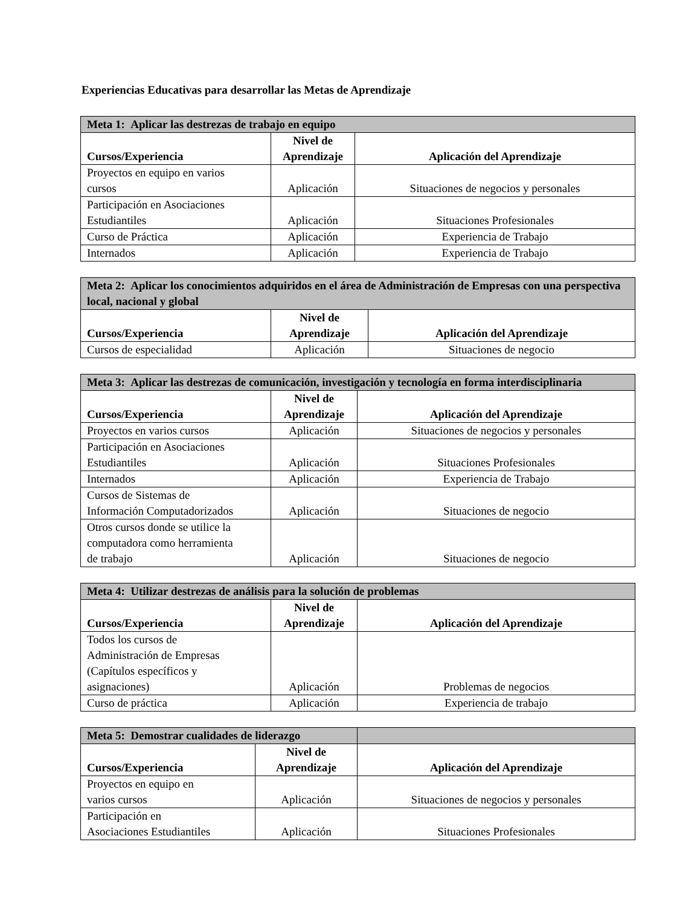Experiencias Educativas para desarrollar las Metas de Aprendizaje
| Meta 1: Aplicar las destrezas de trabajo en equipo | | |
| --- | --- | --- |
| Cursos/Experiencia | Nivel de Aprendizaje | Aplicación del Aprendizaje |
| Proyectos en equipo en varios cursos | Aplicación | Situaciones de negocios y personales |
| Participación en Asociaciones Estudiantiles | Aplicación | Situaciones Profesionales |
| Curso de Práctica | Aplicación | Experiencia de Trabajo |
| Internados | Aplicación | Experiencia de Trabajo |
| Meta 2: Aplicar los conocimientos adquiridos en el área de Administración de Empresas con una perspectiva local, nacional y global | | |
| --- | --- | --- |
| Cursos/Experiencia | Nivel de Aprendizaje | Aplicación del Aprendizaje |
| Cursos de especialidad | Aplicación | Situaciones de negocio |
| Meta 3: Aplicar las destrezas de comunicación, investigación y tecnología en forma interdisciplinaria | | |
| --- | --- | --- |
| Cursos/Experiencia | Nivel de Aprendizaje | Aplicación del Aprendizaje |
| Proyectos en varios cursos | Aplicación | Situaciones de negocios y personales |
| Participación en Asociaciones Estudiantiles | Aplicación | Situaciones Profesionales |
| Internados | Aplicación | Experiencia de Trabajo |
| Cursos de Sistemas de Información Computadorizados | Aplicación | Situaciones de negocio |
| Otros cursos donde se utilice la computadora como herramienta de trabajo | Aplicación | Situaciones de negocio |
| Meta 4: Utilizar destrezas de análisis para la solución de problemas | | |
| --- | --- | --- |
| Cursos/Experiencia | Nivel de Aprendizaje | Aplicación del Aprendizaje |
| Todos los cursos de Administración de Empresas (Capítulos específicos y asignaciones) | Aplicación | Problemas de negocios |
| Curso de práctica | Aplicación | Experiencia de trabajo |
| Meta 5: Demostrar cualidades de liderazgo | | |
| --- | --- | --- |
| Cursos/Experiencia | Nivel de Aprendizaje | Aplicación del Aprendizaje |
| Proyectos en equipo en varios cursos | Aplicación | Situaciones de negocios y personales |
| Participación en Asociaciones Estudiantiles | Aplicación | Situaciones Profesionales |